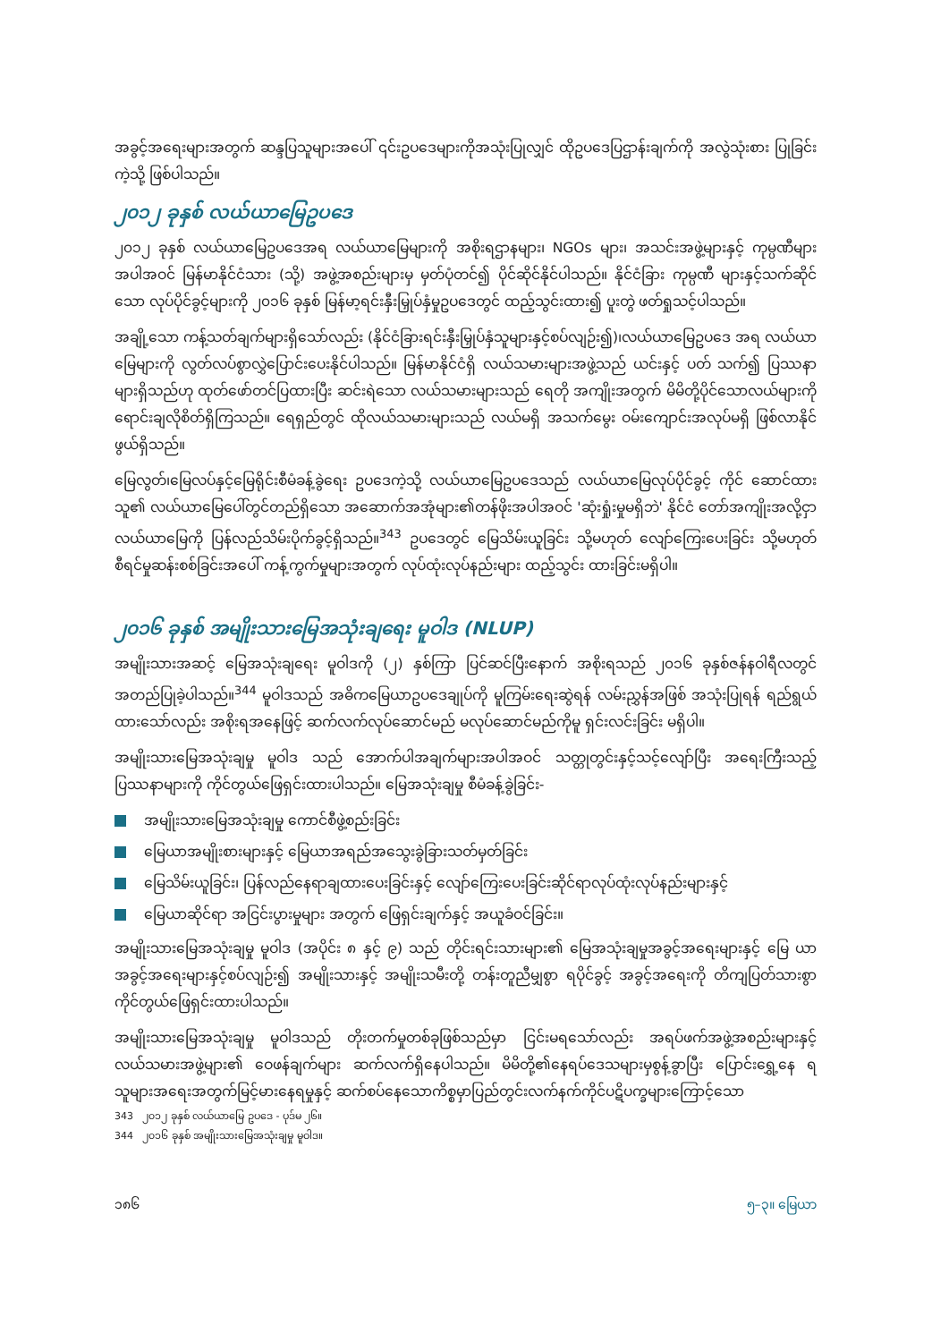အခွင့်အရေးများအတွက် ဆန္ဒပြသူများအပေါ် ၎င်းဥပဒေများကိုအသုံးပြုလျှင် ထိုဥပဒေပြဌာန်းချက်ကို အလွဲသုံးစား ပြုခြင်းကဲ့သို့ ဖြစ်ပါသည်။
၂၀၁၂ ခုနှစ် လယ်ယာမြေဥပဒေ
၂၀၁၂ ခုနှစ် လယ်ယာမြေဥပဒေအရ လယ်ယာမြေများကို အစိုးရဌာနများ၊ NGOs များ၊ အသင်းအဖွဲ့များနှင့် ကုမ္ပဏီများအပါအဝင် မြန်မာနိုင်ငံသား (သို့) အဖွဲ့အစည်းများမှ မှတ်ပုံတင်၍ ပိုင်ဆိုင်နိုင်ပါသည်။ နိုင်ငံခြား ကုမ္ပဏီ များနှင့်သက်ဆိုင်သော လုပ်ပိုင်ခွင့်များကို ၂၀၁၆ ခုနှစ် မြန်မာ့ရင်းနှီးမြှုပ်နှံမှုဥပဒေတွင် ထည့်သွင်းထား၍ ပူးတွဲ ဖတ်ရှုသင့်ပါသည်။
အချို့သော ကန့်သတ်ချက်များရှိသော်လည်း (နိုင်ငံခြားရင်းနှီးမြှုပ်နှံသူများနှင့်စပ်လျဉ်း၍)၊လယ်ယာမြေဥပဒေ အရ လယ်ယာမြေများကို လွတ်လပ်စွာလွှဲပြောင်းပေးနိုင်ပါသည်။ မြန်မာနိုင်ငံရှိ လယ်သမားများအဖွဲ့သည် ယင်းနှင့် ပတ် သက်၍ ပြဿနာများရှိသည်ဟု ထုတ်ဖော်တင်ပြထားပြီး ဆင်းရဲသော လယ်သမားများသည် ရေတို အကျိုးအတွက် မိမိတို့ပိုင်သောလယ်များကို ရောင်းချလိုစိတ်ရှိကြသည်။ ရေရှည်တွင် ထိုလယ်သမားများသည် လယ်မရှိ အသက်မွေး ဝမ်းကျောင်းအလုပ်မရှိ ဖြစ်လာနိုင်ဖွယ်ရှိသည်။
မြေလွတ်၊မြေလပ်နှင့်မြေရိုင်းစီမံခန့်ခွဲရေး ဥပဒေကဲ့သို့ လယ်ယာမြေဥပဒေသည် လယ်ယာမြေလုပ်ပိုင်ခွင့် ကိုင် ဆောင်ထားသူ၏ လယ်ယာမြေပေါ်တွင်တည်ရှိသော အဆောက်အအုံများ၏တန်ဖိုးအပါအဝင် 'ဆုံးရှုံးမှုမရှိဘဲ' နိုင်ငံ တော်အကျိုးအလို့ငှာ လယ်ယာမြေကို ပြန်လည်သိမ်းပိုက်ခွင့်ရှိသည်။<sup>343</sup> ဥပဒေတွင် မြေသိမ်းယူခြင်း သို့မဟုတ် လျော်ကြေးပေးခြင်း သို့မဟုတ် စီရင်မှုဆန်းစစ်ခြင်းအပေါ် ကန့်ကွက်မှုများအတွက် လုပ်ထုံးလုပ်နည်းများ ထည့်သွင်း ထားခြင်းမရှိပါ။
၂၀၁၆ ခုနှစ် အမျိုးသားမြေအသုံးချရေး မူဝါဒ (NLUP)
အမျိုးသားအဆင့် မြေအသုံးချရေး မူဝါဒကို (၂) နှစ်ကြာ ပြင်ဆင်ပြီးနောက် အစိုးရသည် ၂၀၁၆ ခုနှစ်ဇန်နဝါရီလတွင် အတည်ပြုခဲ့ပါသည်။<sup>344</sup> မူဝါဒသည် အဓိကမြေယာဥပဒေချုပ်ကို မူကြမ်းရေးဆွဲရန် လမ်းညွှန်အဖြစ် အသုံးပြုရန် ရည်ရွယ်ထားသော်လည်း အစိုးရအနေဖြင့် ဆက်လက်လုပ်ဆောင်မည် မလုပ်ဆောင်မည်ကိုမူ ရှင်းလင်းခြင်း မရှိပါ။
အမျိုးသားမြေအသုံးချမှု မူဝါဒ သည် အောက်ပါအချက်များအပါအဝင် သတ္တုတွင်းနှင့်သင့်လျော်ပြီး အရေးကြီးသည့် ပြဿနာများကို ကိုင်တွယ်ဖြေရှင်းထားပါသည်။ မြေအသုံးချမှု စီမံခန့်ခွဲခြင်း-
အမျိုးသားမြေအသုံးချမှု ကောင်စီဖွဲ့စည်းခြင်း
မြေယာအမျိုးစားများနှင့် မြေယာအရည်အသွေးခွဲခြားသတ်မှတ်ခြင်း
မြေသိမ်းယူခြင်း၊ ပြန်လည်နေရာချထားပေးခြင်းနှင့် လျော်ကြေးပေးခြင်းဆိုင်ရာလုပ်ထုံးလုပ်နည်းများနှင့်
မြေယာဆိုင်ရာ အငြင်းပွားမှုများ အတွက် ဖြေရှင်းချက်နှင့် အယူခံဝင်ခြင်း။
အမျိုးသားမြေအသုံးချမှု မူဝါဒ (အပိုင်း ၈ နှင့် ၉) သည် တိုင်းရင်းသားများ၏ မြေအသုံးချမှုအခွင့်အရေးများနှင့် မြေ ယာအခွင့်အရေးများနှင့်စပ်လျဉ်း၍ အမျိုးသားနှင့် အမျိုးသမီးတို့ တန်းတူညီမျှစွာ ရပိုင်ခွင့် အခွင့်အရေးကို တိကျပြတ်သားစွာ ကိုင်တွယ်ဖြေရှင်းထားပါသည်။
အမျိုးသားမြေအသုံးချမှု မူဝါဒသည် တိုးတက်မှုတစ်ခုဖြစ်သည်မှာ ငြင်းမရသော်လည်း အရပ်ဖက်အဖွဲ့အစည်းများနှင့် လယ်သမားအဖွဲ့များ၏ ဝေဖန်ချက်များ ဆက်လက်ရှိနေပါသည်။ မိမိတို့၏နေရပ်ဒေသများမှစွန့်ခွာပြီး ပြောင်းရွှေ့နေ ရသူများအရေးအတွက်မြင့်မားနေရမှုနှင့် ဆက်စပ်နေသောကိစ္စမှာပြည်တွင်းလက်နက်ကိုင်ပဋိပက္ခများကြောင့်သော
343 ၂၀၁၂ ခုနှစ် လယ်ယာမြေ ဥပဒေ - ပုဒ်မ ၂၆။
344 ၂၀၁၆ ခုနှစ် အမျိုးသားမြေအသုံးချမှု မူဝါဒ။
၁၈၆ ၅–၃။ မြေယာ